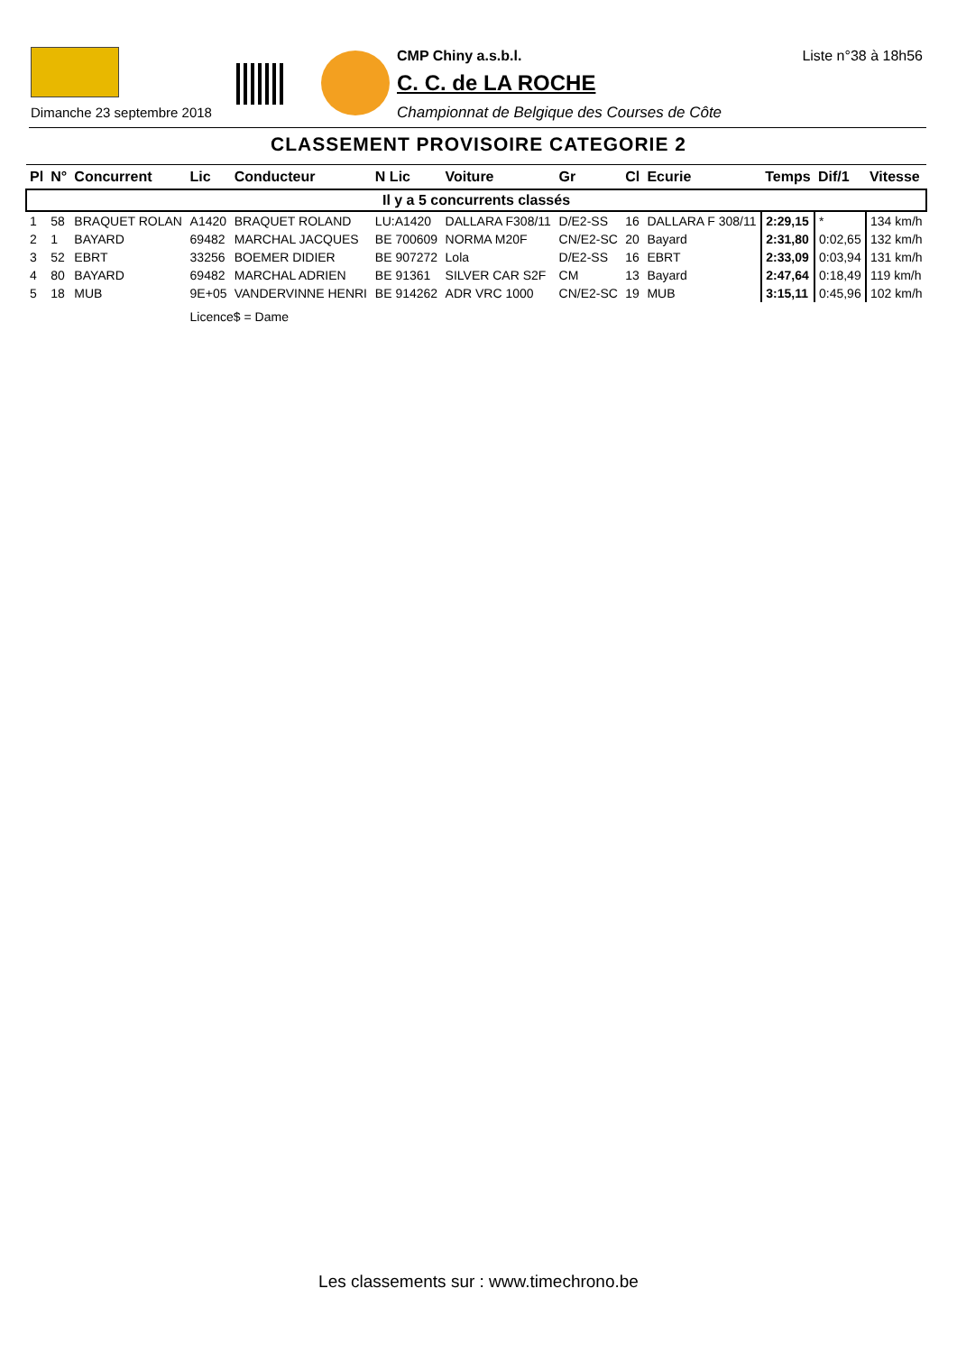Dimanche 23 septembre 2018
CMP Chiny a.s.b.l. Liste n°38 à 18h56
C. C. de LA ROCHE
Championnat de Belgique des Courses de Côte
CLASSEMENT PROVISOIRE CATEGORIE 2
| Pl | N° | Concurrent | Lic | Conducteur | N Lic | Voiture | Gr | Cl | Ecurie | Temps | Dif/1 | Vitesse |
| --- | --- | --- | --- | --- | --- | --- | --- | --- | --- | --- | --- | --- |
| Il y a 5 concurrents classés | | | | | | | | | | | | |
| 1 | 58 | BRAQUET ROLAN | A1420 | BRAQUET ROLAND | LU:A1420 | DALLARA F308/11 | D/E2-SS | 16 | DALLARA F 308/11 | 2:29,15 | * | 134 km/h |
| 2 | 1 | BAYARD | 69482 | MARCHAL JACQUES | BE 700609 | NORMA M20F | CN/E2-SC | 20 | Bayard | 2:31,80 | 0:02,65 | 132 km/h |
| 3 | 52 | EBRT | 33256 | BOEMER DIDIER | BE 907272 | Lola | D/E2-SS | 16 | EBRT | 2:33,09 | 0:03,94 | 131 km/h |
| 4 | 80 | BAYARD | 69482 | MARCHAL ADRIEN | BE 91361 | SILVER CAR S2F | CM | 13 | Bayard | 2:47,64 | 0:18,49 | 119 km/h |
| 5 | 18 | MUB | 9E+05 | VANDERVINNE HENRI | BE 914262 | ADR VRC 1000 | CN/E2-SC | 19 | MUB | 3:15,11 | 0:45,96 | 102 km/h |
| | | | Licence$ = Dame | | | | | | | | | |
Les classements sur : www.timechrono.be